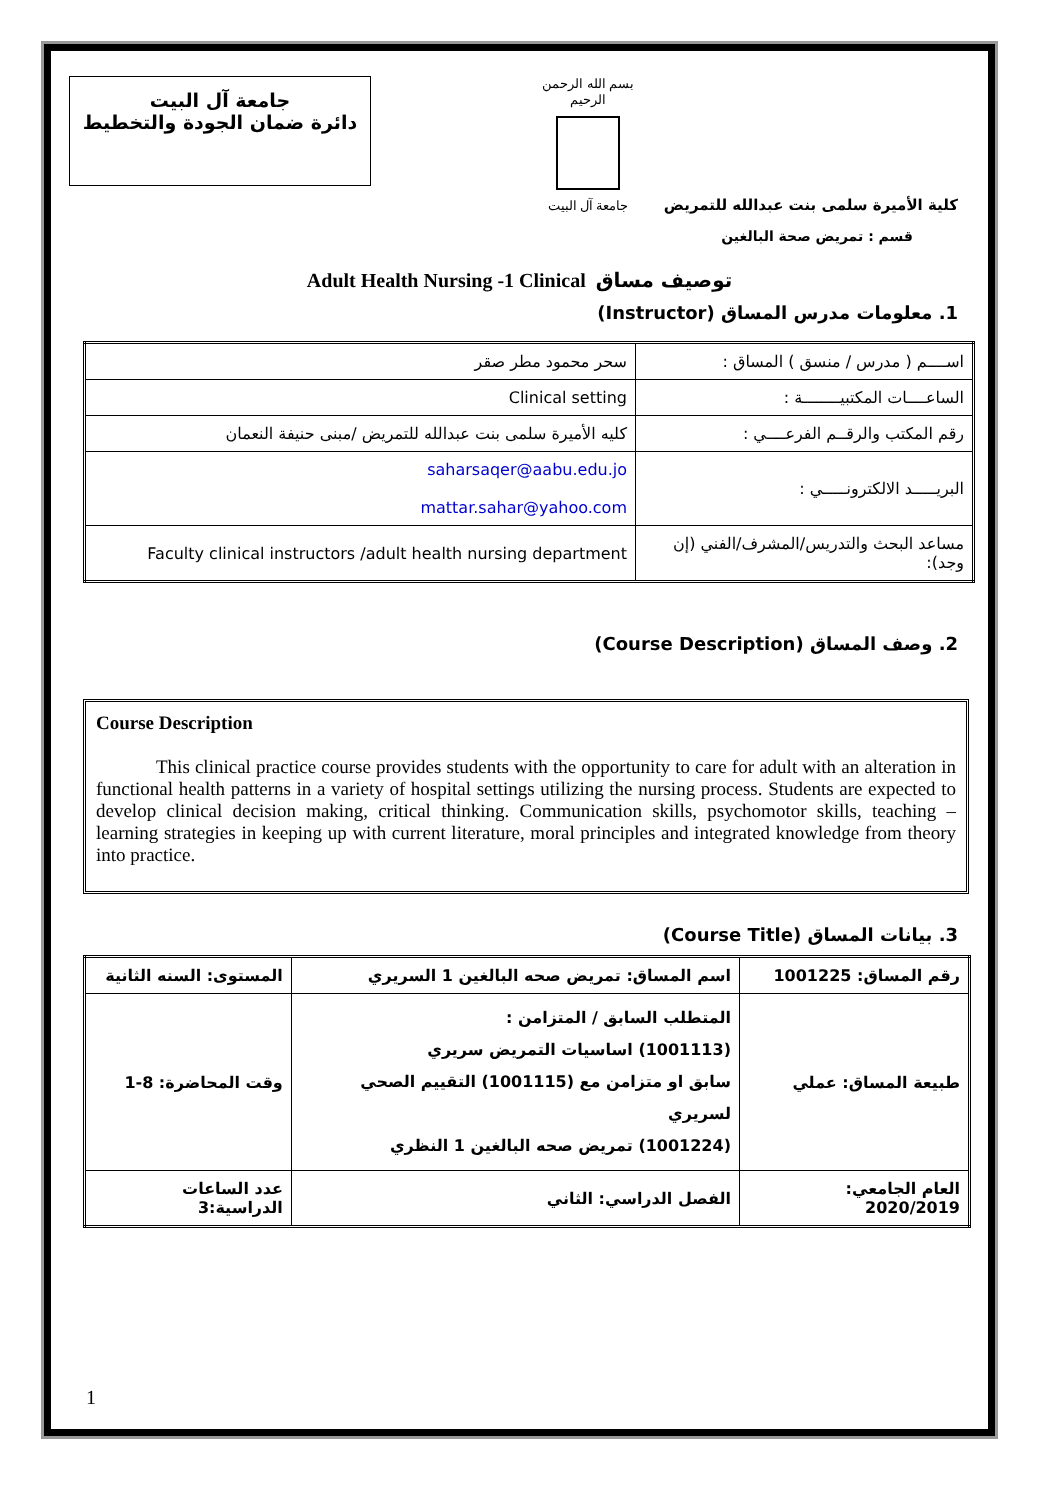جامعة آل البيت
دائرة ضمان الجودة والتخطيط
بسم الله الرحمن الرحيم
جامعة آل البيت
كلية الأميرة سلمى بنت عبدالله للتمريض
قسم : تمريض صحة البالغين
Adult Health Nursing -1 Clinical توصيف مساق
1. معلومات مدرس المساق (Instructor)
| اســــم ( مدرس / منسق ) المساق : | سحر محمود مطر صقر |
| الساعــــات المكتبيــــــــة : | Clinical setting |
| رقم المكتب والرقــم الفرعــــي : | كليه الأميرة سلمى بنت عبدالله للتمريض /مبنى حنيفة النعمان |
| البريـــــد الالكترونـــــي : | saharsaqer@aabu.edu.jo mattar.sahar@yahoo.com |
| مساعد البحث والتدريس/المشرف/الفني (إن وجد): | Faculty clinical instructors /adult health nursing department |
2. وصف المساق (Course Description)
Course Description
This clinical practice course provides students with the opportunity to care for adult with an alteration in functional health patterns in a variety of hospital settings utilizing the nursing process. Students are expected to develop clinical decision making, critical thinking. Communication skills, psychomotor skills, teaching – learning strategies in keeping up with current literature, moral principles and integrated knowledge from theory into practice.
3. بيانات المساق (Course Title)
| رقم المساق: 1001225 | اسم المساق: تمريض صحه البالغين 1 السريري | المستوى: السنه الثانية |
| طبيعة المساق: عملي | المتطلب السابق / المتزامن : (1001113) اساسيات التمريض سريري سابق او متزامن مع (1001115) التقييم الصحي لسريري (1001224) تمريض صحه البالغين 1 النظري | وقت المحاضرة: 8-1 |
| العام الجامعي: 2020/2019 | الفصل الدراسي: الثاني | عدد الساعات الدراسية:3 |
1